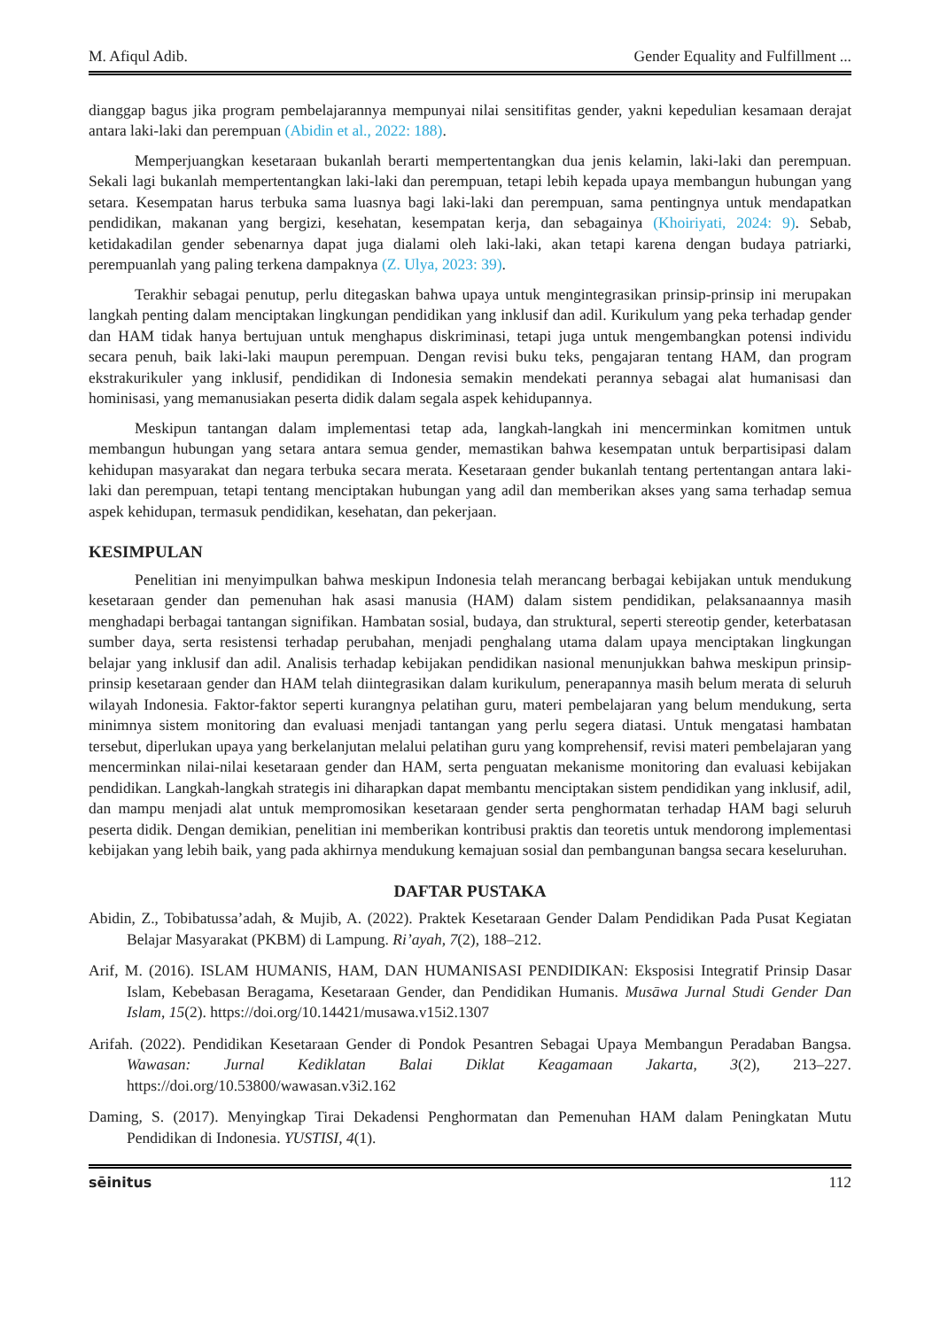M. Afiqul Adib. Gender Equality and Fulfillment ...
dianggap bagus jika program pembelajarannya mempunyai nilai sensitifitas gender, yakni kepedulian kesamaan derajat antara laki-laki dan perempuan (Abidin et al., 2022: 188).
Memperjuangkan kesetaraan bukanlah berarti mempertentangkan dua jenis kelamin, laki-laki dan perempuan. Sekali lagi bukanlah mempertentangkan laki-laki dan perempuan, tetapi lebih kepada upaya membangun hubungan yang setara. Kesempatan harus terbuka sama luasnya bagi laki-laki dan perempuan, sama pentingnya untuk mendapatkan pendidikan, makanan yang bergizi, kesehatan, kesempatan kerja, dan sebagainya (Khoiriyati, 2024: 9). Sebab, ketidakadilan gender sebenarnya dapat juga dialami oleh laki-laki, akan tetapi karena dengan budaya patriarki, perempuanlah yang paling terkena dampaknya (Z. Ulya, 2023: 39).
Terakhir sebagai penutup, perlu ditegaskan bahwa upaya untuk mengintegrasikan prinsip-prinsip ini merupakan langkah penting dalam menciptakan lingkungan pendidikan yang inklusif dan adil. Kurikulum yang peka terhadap gender dan HAM tidak hanya bertujuan untuk menghapus diskriminasi, tetapi juga untuk mengembangkan potensi individu secara penuh, baik laki-laki maupun perempuan. Dengan revisi buku teks, pengajaran tentang HAM, dan program ekstrakurikuler yang inklusif, pendidikan di Indonesia semakin mendekati perannya sebagai alat humanisasi dan hominisasi, yang memanusiakan peserta didik dalam segala aspek kehidupannya.
Meskipun tantangan dalam implementasi tetap ada, langkah-langkah ini mencerminkan komitmen untuk membangun hubungan yang setara antara semua gender, memastikan bahwa kesempatan untuk berpartisipasi dalam kehidupan masyarakat dan negara terbuka secara merata. Kesetaraan gender bukanlah tentang pertentangan antara laki-laki dan perempuan, tetapi tentang menciptakan hubungan yang adil dan memberikan akses yang sama terhadap semua aspek kehidupan, termasuk pendidikan, kesehatan, dan pekerjaan.
KESIMPULAN
Penelitian ini menyimpulkan bahwa meskipun Indonesia telah merancang berbagai kebijakan untuk mendukung kesetaraan gender dan pemenuhan hak asasi manusia (HAM) dalam sistem pendidikan, pelaksanaannya masih menghadapi berbagai tantangan signifikan. Hambatan sosial, budaya, dan struktural, seperti stereotip gender, keterbatasan sumber daya, serta resistensi terhadap perubahan, menjadi penghalang utama dalam upaya menciptakan lingkungan belajar yang inklusif dan adil. Analisis terhadap kebijakan pendidikan nasional menunjukkan bahwa meskipun prinsip-prinsip kesetaraan gender dan HAM telah diintegrasikan dalam kurikulum, penerapannya masih belum merata di seluruh wilayah Indonesia. Faktor-faktor seperti kurangnya pelatihan guru, materi pembelajaran yang belum mendukung, serta minimnya sistem monitoring dan evaluasi menjadi tantangan yang perlu segera diatasi. Untuk mengatasi hambatan tersebut, diperlukan upaya yang berkelanjutan melalui pelatihan guru yang komprehensif, revisi materi pembelajaran yang mencerminkan nilai-nilai kesetaraan gender dan HAM, serta penguatan mekanisme monitoring dan evaluasi kebijakan pendidikan. Langkah-langkah strategis ini diharapkan dapat membantu menciptakan sistem pendidikan yang inklusif, adil, dan mampu menjadi alat untuk mempromosikan kesetaraan gender serta penghormatan terhadap HAM bagi seluruh peserta didik. Dengan demikian, penelitian ini memberikan kontribusi praktis dan teoretis untuk mendorong implementasi kebijakan yang lebih baik, yang pada akhirnya mendukung kemajuan sosial dan pembangunan bangsa secara keseluruhan.
DAFTAR PUSTAKA
Abidin, Z., Tobibatussa’adah, & Mujib, A. (2022). Praktek Kesetaraan Gender Dalam Pendidikan Pada Pusat Kegiatan Belajar Masyarakat (PKBM) di Lampung. Ri’ayah, 7(2), 188–212.
Arif, M. (2016). ISLAM HUMANIS, HAM, DAN HUMANISASI PENDIDIKAN: Eksposisi Integratif Prinsip Dasar Islam, Kebebasan Beragama, Kesetaraan Gender, dan Pendidikan Humanis. Musāwa Jurnal Studi Gender Dan Islam, 15(2). https://doi.org/10.14421/musawa.v15i2.1307
Arifah. (2022). Pendidikan Kesetaraan Gender di Pondok Pesantren Sebagai Upaya Membangun Peradaban Bangsa. Wawasan: Jurnal Kediklatan Balai Diklat Keagamaan Jakarta, 3(2), 213–227. https://doi.org/10.53800/wawasan.v3i2.162
Daming, S. (2017). Menyingkap Tirai Dekadensi Penghormatan dan Pemenuhan HAM dalam Peningkatan Mutu Pendidikan di Indonesia. YUSTISI, 4(1).
sēinitus 112